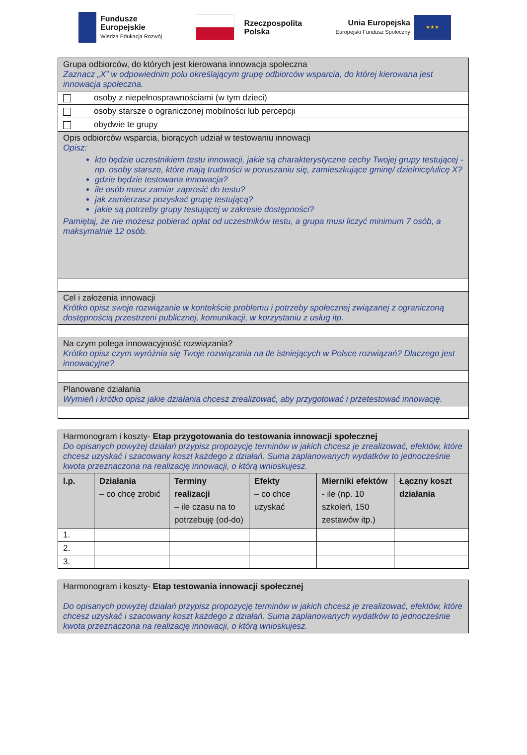Fundusze
Europejskie
Wiedza Edukacja Rozwój
Rzeczpospolita
Polska
Unia Europejska
Europejski Fundusz Społeczny
★★★
| Grupa odbiorców, do których jest kierowana innowacja społeczna Zaznacz „X” w odpowiednim polu określającym grupę odbiorców wsparcia, do której kierowana jest innowacja społeczna. |
| osoby z niepełnosprawnościami (w tym dzieci) |
| osoby starsze o ograniczonej mobilności lub percepcji |
| obydwie te grupy |
| Opis odbiorców wsparcia, biorących udział w testowaniu innowacji Opisz: kto będzie uczestnikiem testu innowacji, jakie są charakterystyczne cechy Twojej grupy testującej - np. osoby starsze, które mają trudności w poruszaniu się, zamieszkujące gminę/ dzielnicę/ulicę X? gdzie będzie testowana innowacja? ile osób masz zamiar zaprosić do testu? jak zamierzasz pozyskać grupę testującą? jakie są potrzeby grupy testującej w zakresie dostępności? Pamiętaj, że nie możesz pobierać opłat od uczestników testu, a grupa musi liczyć minimum 7 osób, a maksymalnie 12 osób. |
| Cel i założenia innowacji Krótko opisz swoje rozwiązanie w kontekście problemu i potrzeby społecznej związanej z ograniczoną dostępnością przestrzeni publicznej, komunikacji, w korzystaniu z usług itp. |
| Na czym polega innowacyjność rozwiązania? Krótko opisz czym wyróżnia się Twoje rozwiązania na tle istniejących w Polsce rozwiązań? Dlaczego jest innowacyjne? |
| Planowane działania Wymień i krótko opisz jakie działania chcesz zrealizować, aby przygotować i przetestować innowację. |
| Harmonogram i koszty- Etap przygotowania do testowania innowacji społecznej Do opisanych powyżej działań przypisz propozycję terminów w jakich chcesz je zrealizować, efektów, które chcesz uzyskać i szacowany koszt każdego z działań. Suma zaplanowanych wydatków to jednocześnie kwota przeznaczona na realizację innowacji, o którą wnioskujesz. | | | | | |
| l.p. | Działania – co chcę zrobić | Terminy realizacji – ile czasu na to potrzebuję (od-do) | Efekty – co chce uzyskać | Mierniki efektów - ile (np. 10 szkoleń, 150 zestawów itp.) | Łączny koszt działania |
| 1. | | | | | |
| 2. | | | | | |
| 3. | | | | | |
| Harmonogram i koszty- Etap testowania innowacji społecznej Do opisanych powyżej działań przypisz propozycję terminów w jakich chcesz je zrealizować, efektów, które chcesz uzyskać i szacowany koszt każdego z działań. Suma zaplanowanych wydatków to jednocześnie kwota przeznaczona na realizację innowacji, o którą wnioskujesz. |